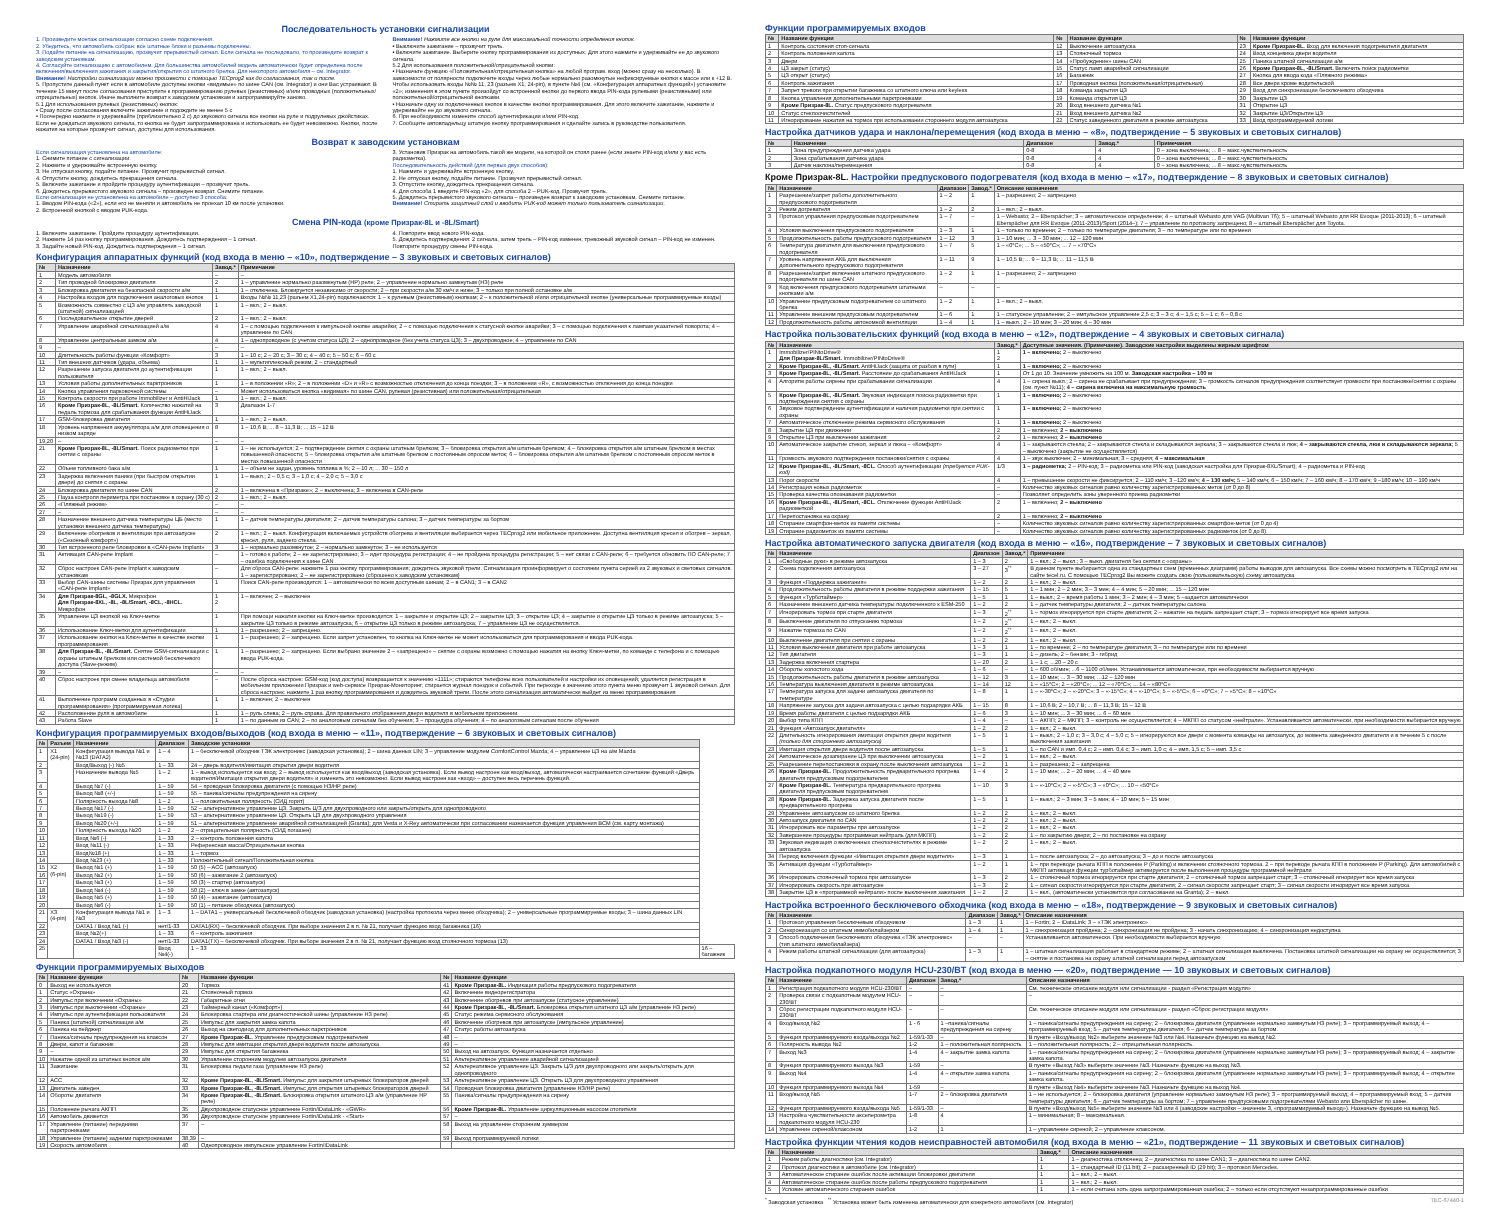Последовательность установки сигнализации
1. Произведите монтаж сигнализации согласно схеме подключения.
2. Убедитесь, что автомобиль собран: все штатные блоки и разъемы подключены.
3. Подайте питание на сигнализацию, прозвучит прерывистый сигнал. Если сигнала не последовало, то произведите возврат к заводским установкам.
4. Согласуйте сигнализацию с автомобилем. Для большинства автомобилей модель автоматически будет определена после включения/выключения зажигания и закрытия/открытия со штатного брелка. Для некоторого автомобиля – см. Integrator.
Внимание! Настройки сигнализации можно произвести с помощью TECprog2 как до согласования, так и после.
5. Пропустите данный пункт если в автомобиле доступны кнопки «видимые» по шине CAN (см. Integrator) и они Вас устраивают. В течение 15 минут после согласования приступите к программированию рулевых (резистивных) и/или проводных (положительных/отрицательных) кнопок. Иначе выполните возврат к заводским установкам и запрограммируйте заново.
5.1 Для использования рулевых (резистивных) кнопок:
• Сразу после согласования включите зажигание и подождите не менее 5 с
• Поочередно нажмите и удерживайте (приблизительно 2 с) до звукового сигнала все кнопки на руле и подрулевых джойстиках. Если не дождаться звукового сигнала, то кнопка не будет запрограммирована и использовать ее будет невозможно. Кнопки, после нажатия на которые прозвучит сигнал, доступны для использования.
Внимание! Нажмите все кнопки на руле для максимальной точности определения кнопок.
• Выключите зажигание – прозвучит трель.
• Включите зажигание. Выберите кнопку программирования из доступных. Для этого нажмите и удерживайте ее до звукового сигнала.
5.2 Для использования положительной/отрицательной кнопки:
• Назначьте функцию «Положительная/отрицательная кнопка» на любой програм. вход (можно сразу на несколько). В зависимости от полярности подключите входы через любые нормально разомкнутые нефиксируемые кнопки к массе или к +12 В. Чтобы использовать входы №№ 11, 23 (разъем X1, 24-pin), в пункте №4 (см. «Конфигурация аппаратных функций») установите «2»; изменения в этом пункте произойдут со встроенной кнопки до первого ввода PIN-кода рулевыми (резистивными) или положительной/отрицательной кнопками.
• Назначьте одну из подключенных кнопок в качестве кнопки программирования. Для этого включите зажигание, нажмите и удерживайте ее до звукового сигнала.
6. При необходимости измените способ аутентификации и/или PIN-код.
7. Сообщите автовладельцу штатную кнопку программирования и сделайте запись в руководстве пользователя.
Возврат к заводским установкам
Если сигнализация установлена на автомобиле:
1. Снимите питание с сигнализации.
2. Нажмите и удерживайте встроенную кнопку.
3. Не отпуская кнопку, подайте питание. Прозвучит прерывистый сигнал.
4. Отпустите кнопку, дождитесь прекращения сигнала.
5. Включите зажигание и пройдите процедуру аутентификации – прозвучит трель.
6. Дождитесь прерывистого звукового сигнала – произведен возврат. Снимите питание.
Если сигнализация не установлена на автомобиле – доступно 3 способа:
1. Вводом PIN-кода («2»), если его не меняли и автомобиль не проехал 10 км после установки.
2. Встроенной кнопкой с вводом PUK-кода.
3. Установив Призрак на автомобиль такой же модели, на которой он стоял ранее (если знаете PIN-код и/или у вас есть радиометка).
Последовательность действий (для первых двух способов):
1. Нажмите и удерживайте встроенную кнопку.
2. Не отпуская кнопку, подайте питание. Прозвучит прерывистый сигнал.
3. Отпустите кнопку, дождитесь прекращения сигнала.
4. Для способа 1 введите PIN-код «2», для способа 2 – PUK-код. Прозвучит трель.
5. Дождитесь прерывистого звукового сигнала – произведен возврат к заводским установкам. Снимите питание.
Внимание! Стирать защитный слой и вводить PUK-код может только пользователь сигнализации.
Смена PIN-кода (кроме Призрак-8L и -8L/Smart)
1. Включите зажигание. Пройдите процедуру аутентификации.
2. Нажмите 14 раз кнопку программирования. Дождитесь подтверждения – 1 сигнал.
3. Задайте новый PIN-код. Дождитесь подтверждения – 1 сигнал.
4. Повторите ввод нового PIN-кода.
5. Дождитесь подтверждения: 2 сигнала, затем трель – PIN-код изменен; тревожный звуковой сигнал – PIN-код не изменен. Повторите процедуру смены PIN-кода.
Конфигурация аппаратных функций (код входа в меню – «10», подтверждение – 3 звуковых и световых сигналов)
| № | Назначение | Завод.* | Примечание |
| --- | --- | --- | --- |
| 1 | Модель автомобиля | – | – |
| 2 | Тип проводной блокировки двигателя | 2 | 1 – управление нормально разомкнутым (НР) реле; 2 – управление нормально замкнутым (НЗ) реле |
| 3 | Блокировка двигателя на безопасной скорости а/м | 1 | 1 – отключена. Блокируется независимо от скорости; 2 – при скорости а/м 30 км/ч и ниже; 3 – только при полной остановке а/м |
| 4 | Настройка входов для подключения аналоговых кнопок | 1 | Входы №№ 11,23 (разъем X1,24-pin) подключаются: 1 – к рулевым (резистивным) кнопкам; 2 – к положительной и/или отрицательной кнопке (универсальные программируемые входы) |
| 5 | Возможность совместно с ЦЗ а/м управлять заводской (штатной) сигнализацией | 1 | 1 – вкл.; 2 – выкл. |
| 6 | Последовательное открытие дверей | 2 | 1 – вкл.; 2 – выкл. |
| 7 | Управление аварийной сигнализацией а/м | 4 | 1 – с помощью подключения к импульсной кнопке аварийки; 2 – с помощью подключения к статусной кнопке аварийки; 3 – с помощью подключения к лампам указателей поворота; 4 – управление по CAN |
| 8 | Управление центральным замком а/м | 4 | 1 – однопроводное (с учетом статуса ЦЗ); 2 – однопроводное (без учета статуса ЦЗ); 3 – двухпроводное; 4 – управление по CAN |
| 9 | – | – | – |
| 10 | Длительность работы функции «Комфорт» | 3 | 1 – 10 с; 2 – 20 с; 3 – 30 с; 4 – 40 с; 5 – 50 с; 6 – 60 с |
| 11 | Тип внешних датчиков (удара, объема) | 1 | 1 – мультиплексный режим; 2 – стандартный |
| 12 | Разрешение запуска двигателя до аутентификации пользователя | 1 | 1 – вкл.; 2 – выкл. |
| 13 | Условия работы дополнительных парктроников | 1 | 1 – в положении «R»; 2 – в положении «D» и «R» с возможностью отключения до конца поездки; 3 – в положении «R», с возможностью отключения до конца поездки |
| 14 | Кнопка управления парковочной системы | – | Может использоваться кнопка «видимая» по шине CAN, рулевая (резистивная) или положительная/отрицательная |
| 15 | Контроль скорости при работе Immobilizer и AntiHiJack | 1 | 1 – вкл.; 2 – выкл. |
| 16 | Кроме Призрак-8L, -8L/Smart. Количество нажатий на педаль тормоза для срабатывания функции AntiHiJack | 3 | Диапазон 1-7 |
| 17 | GSM-блокировка двигателя | 1 | 1 – вкл.; 2 – выкл. |
| 18 | Уровень напряжения аккумулятора а/м для оповещения о низком заряде | 8 | 1 – 10,6 В; ... 8 – 11,3 В; ... 15 – 12 В |
| 19,20 | – | – | – |
| 21 | Кроме Призрак-8L, -8L/Smart. Поиск радиометки при снятии с охраны | 1 | 1 – не используется; 2 – подтверждение снятия с охраны штатным брелком; 3 – блокировка открытия а/м штатным брелком; 4 – блокировка открытия а/м штатным брелком в местах повышенной опасности; 5 – блокировка открытия а/м штатным брелком с постоянным опросом меток; 6 – блокировка открытия а/м штатным брелком с постоянным опросом меток в местах повышенной опасности |
| 22 | Объем топливного бака а/м | 1 | 1 – объем не задан, уровень топлива в %; 2 – 10 л; ... 30 – 150 л |
| 23 | Задержка включения паники (при быстром открытии двери) до снятия с охраны | 1 | 1 – выкл.; 2 – 0,5 с; 3 – 1,0 с; 4 – 2,0 с; 5 – 3,0 с |
| 24 | Блокировка двигателя по шине CAN | 2 | 1 – включена в «Призраке»; 2 – выключена; 3 – включена в CAN-реле |
| 25 | Пауза контроля периметра при постановке в охрану (30 с) | 2 | 1 – вкл.; 2 – выкл. |
| 26 | «Пляжный режим» | – | – |
| 27 | – | – | – |
| 28 | Назначение внешнего датчика температуры ЦБ (место установки внешнего датчика температуры) | 1 | 1 – датчик температуры двигателя; 2 – датчик температуры салона; 3 – датчик температуры за бортом |
| 29 | Включение обогревов и вентиляции при автозапуске («Сезонный комфорт») | 2 | 1 – вкл.; 2 – выкл. Конфигурация включаемых устройств обогрева и вентиляции выбирается через TECprog2 или мобильное приложение. Доступна вентиляция кресел и обогрев – зеркал, кресел, руля, заднего стекла. |
| 30 | Тип встроенного реле блокировки в «CAN-реле Implant» | 3 | 1 – нормально разомкнутое; 2 – нормально замкнутое; 3 – не используется |
| 31 | Активация CAN-реле Implant | – | 1 – готово к работе; 2 – не зарегистрировано; 3 – идет процедура регистрации; 4 – не пройдена процедура регистрации; 5 – нет связи с CAN-реле; 6 – требуется обновить ПО CAN-реле; 7 – ошибка подключения к шине CAN |
| 32 | Сброс настроек CAN-реле Implant к заводским установкам | – | Для сброса CAN-реле: нажмите 1 раз кнопку программирования; дождитесь звуковой трели. Сигнализация проинформирует о состоянии пункта серией из 2 звуковых и световых сигналов. 1 – зарегистрировано; 2 – не зарегистрировано (сброшено к заводским установкам) |
| 33 | Выбор CAN-шины системы Призрак для управления «CAN-реле Implant» | 1 | Поиск CAN-реле производится: 1 – автоматически по всем доступным шинам; 2 – в CAN1; 3 – в CAN2 |
| 34 | Для Призрак-8GL, -8GLX. Микрофон Для Призрак-8XL, -8L, -8L/Smart, -8CL, -8HCL. Микрофон | 1 2 | 1 – включен; 2 – выключен |
| 35 | Управление ЦЗ кнопкой на Ключ-метке | 1 | При помощи нажатия кнопки на Ключ-метке производится: 1 – закрытие и открытие ЦЗ; 2 – закрытие ЦЗ; 3 – открытие ЦЗ; 4 – закрытие и открытие ЦЗ только в режиме автозапуска; 5 – закрытие ЦЗ только в режиме автозапуска; 6 – открытие ЦЗ только в режиме автозапуска; 7 – управление ЦЗ не осуществляется. |
| 36 | Использование Ключ-метки для аутентификации | 1 | 1 – разрешено; 2 – запрещено. |
| 37 | Использование кнопки на Ключ-метке в качестве кнопки программирования | 1 | 1 – разрешено; 2 – запрещено. Если запрет установлен, то кнопка на Ключ-метке не может использоваться для программирования и ввода PUK-кода. |
| 38 | Для Призрак-8L, -8L/Smart. Снятие GSM-сигнализации с охраны штатным брелком или системой бесключевого доступа (Slave-режим) | 1 | 1 – разрешено; 2 – запрещено. Если выбрано значение 2 – «запрещено» – снятие с охраны возможно с помощью нажатия на кнопку Ключ-метки, по команде с телефона и с помощью ввода PUK-кода. |
| 39 | – | – | – |
| 40 | Сброс настроек при смене владельца автомобиля | – | После сброса настроек: GSM-код (код доступа) возвращается к значению «1111»; стираются телефоны всех пользователей и настройки их оповещений; удаляется регистрация в мобильном приложении Призрак и web-сервисе Призрак-Мониторинг; стирается журнал поездок и событий. При переходе к значению этого пункта меню прозвучит 1 звуковой сигнал. Для сброса настроек: нажмите 1 раз кнопку программирования и дождитесь звуковой трели. После этого сигнализация автоматически выйдет из меню программирования |
| 41 | Выполнение программ созданных в «Студии программирования» (программируемая логика) | 1 | 1 – включен; 2 – выключен |
| 42 | Расположение руля в автомобиле | 1 | 1 – руль слева; 2 – руль справа. Для правильного отображения двери водителя в мобильном приложении |
| 43 | Работа Slave | 1 | 1 – по данным из CAN; 2 – по аналоговым сигналам без обучения; 3 – процедура обучения; 4 – по аналоговым сигналам после обучения |
Конфигурация программируемых входов/выходов (код входа в меню – «11», подтверждение – 6 звуковых и световых сигналов)
| № | Разъем | Назначение | Диапазон | Заводские установки | |
| --- | --- | --- | --- | --- | --- |
| 1 | X1 (24-pin) | Конфигурация вывода №1 и №13 (DATA2) | 1 – 4 | 1 – бесключевой обходчик ТЭК электроникс (заводская установка); 2 – шина данных LIN; 3 – управление модулем ComfortControl Mazda; 4 – управление ЦЗ на а/м Mazda | |
| 2 | | Вход/Выход (-) №5 | 1 – 33 | 24 – дверь водителя/имитация открытия двери водителя | |
| 3 | | Назначение вывода №5 | 1 – 2 | 1 – вывод используется как вход; 2 – вывод используется как вход/выход (заводская установка). Если вывод настроен как вход/выход, автоматически настраивается сочетание функций «Дверь водителя/Имитация открытия двери водителя» и изменить это невозможно. Если вывод настроен как «вход» – доступен весь перечень функций. | |
| 4 | | Выход №7 (-) | 1 – 59 | 54 – проводная блокировка двигателя (с помощью НЗ/НР реле) | |
| 5 | | Выход №8 (+/-) | 1 – 59 | 55 – паника/сигналы предупреждения на сирену | |
| 6 | | Полярность выхода №8 | 1 – 2 | 1 – положительная полярность (СИД горит) | |
| 7 | | Выход №17 (-) | 1 – 59 | 52 – альтернативное управление ЦЗ. Закрыть Ц/З для двухпроводного или закрыть/открыть для однопроводного | |
| 8 | | Выход №19 (-) | 1 – 59 | 53 – альтернативное управление ЦЗ. Открыть ЦЗ для двухпроводного управления | |
| 9 | | Выход №20 (+/-) | 1 – 59 | 51 – альтернативное управление аварийной сигнализацией (Granta); для Vesta и X-Rey автоматически при согласовании назначается функция управления BCM (см. карту монтажа) | |
| 10 | | Полярность выхода №20 | 1 – 2 | 2 – отрицательная полярность (СИД погашен) | |
| 11 | | Вход №6 (-) | 1 – 33 | 2 – контроль положения капота | |
| 12 | | Вход №11 (-) | 1 – 33 | Референсная масса/Отрицательная кнопка | |
| 13 | | Вход№18 (+) | 1 – 33 | 1 – тормоз | |
| 14 | | Вход №23 (+) | 1 – 33 | Положительный сигнал/Положительная кнопка | |
| 15 | X2 (6-pin) | Выход №1 (+) | 1 – 59 | 50 (5) – ACC (автозапуск) | |
| 16 | | Выход №2 (+) | 1 – 59 | 50 (6) – зажигание 2 (автозапуск) | |
| 17 | | Выход №3 (+) | 1 – 59 | 50 (3) – стартер (автозапуск) | |
| 18 | | Выход №4 (-) | 1 – 59 | 50 (2) – ключ в замке (автозапуск) | |
| 19 | | Выход №5 (+) | 1 – 59 | 50 (4) – зажигание (автозапуск) | |
| 20 | | Выход №6 (-) | 1 – 59 | 50 (1) – питание обходчика (автозапуск) | |
| 21 | X3 (4-pin) | Конфигурация вывода №1 и №3 | 1 – 3 | 1 – DATA1 – универсальный бесключевой обходчик (заводская установка) (настройка протокола через меню обходчика); 2 – универсальные программируемые входы; 3 – шина данных LIN | |
| 22 | | DATA1 / Вход №1 (-) | нет/1-33 | DATA1(RX) – бесключевой обходчик. При выборе значения 2 в п. № 21, получает функцию вход багажника (16) | |
| 23 | | Вход №2(+) | 1 – 33 | 6 – контроль зажигания | |
| 24 | | DATA1 / Вход №3 (-) | нет/1-33 | DATA1(TX) – бесключевой обходчик. При выборе значения 2 в п. № 21, получает функцию вход стояночного тормоза (13) | |
| 25 | | | Вход №4(-) | 1 – 33 | 16 – багажник |
Функции программируемых выходов
| № | Название функции | № | Название функции | № | Название функции |
| --- | --- | --- | --- | --- | --- |
| 0 | Выход не используется | 20 | Тормоз | 41 | Кроме Призрак-8L. Индикация работы предпускового подогревателя |
| 1 | Статус «Охрана» | 21 | Стояночный тормоз | 42 | Включение видеорегистратора |
| 2 | Импульс при включении «Охраны» | 22 | Габаритные огни | 43 | Включение обогревов при автозапуске (статусное управление) |
| 3 | Импульс при выключении «Охраны» | 23 | Таймерный канал («Комфорт») | 44 | Кроме Призрак-8L, -8L/Smart. Блокировка открытия штатного ЦЗ а/м (управление НЗ реле) |
| 4 | Импульс при аутентификации пользователя | 24 | Блокировка стартера или диагностической шины (управление НЗ реле) | 45 | Статус режима сервисного обслуживания |
| 5 | Паника (штатной) сигнализации а/м | 25 | Импульс для закрытия замка капота | 46 | Включение обогревов при автозапуске (импульсное управление) |
| 6 | Паника на пейджер | 26 | Выход на светодиод для дополнительных парктроников | 47 | Статус работы автозапуска |
| 7 | Паника/сигналы предупреждения на клаксон | 27 | Кроме Призрак-8L. Управление предпусковым подогревателем | 48 | – |
| 8 | Двери, капот и багажник | 28 | Импульс для имитации открытия двери водителя после автозапуска | 49 | – |
| 9 | – | 29 | Импульс для открытия багажника | 50 | Выход на автозапуск. Функция назначается отдельно |
| 10 | Нажатие одной из штатных кнопок а/м | 30 | Управление сторонним модулем автозапуска двигателя | 51 | Альтернативное управление аварийной сигнализацией |
| 11 | Зажигание | 31 | Блокировка педали газа (управление НЗ реле) | 52 | Альтернативное управление ЦЗ. Закрыть Ц/З для двухпроводного или закрыть/открыть для однопроводного |
| 12 | ACC | 32 | Кроме Призрак-8L, -8L/Smart. Импульс для закрытия штыревых блокираторов дверей | 53 | Альтернативное управление ЦЗ. Открыть ЦЗ для двухпроводного управления |
| 13 | Двигатель заведен | 33 | Кроме Призрак-8L, -8L/Smart. Импульс для открытия штыревых блокираторов дверей | 54 | Проводная блокировка двигателя (управление НЗ/НР реле) |
| 14 | Обороты двигателя | 34 | Кроме Призрак-8L, -8L/Smart. Блокировка открытия штатного ЦЗ а/м (управление НР реле) | 55 | Паника/сигналы предупреждения на сирену |
| 15 | Положение рычага АКПП | 35 | Двухпроводное статусное управление Fortin/iDataLink - «GWR» | 56 | Кроме Призрак-8L. Управление циркуляционным насосом отопителя |
| 16 | Автомобиль движется | 36 | Двухпроводное статусное управление Fortin/iDataLink - «Start» | 57 | – |
| 17 | Управление (питание) передними парктрониками | 37 | – | 58 | Выход на управление сторонним зуммером |
| 18 | Управление (питание) задними парктрониками | 38,39 | – | 59 | Выход программируемой логики |
| 19 | Скорость автомобиля | 40 | Однопроводное импульсное управление Fortin/iDataLink | | |
Функции программируемых входов
| № | Название функции | № | Название функции | № | Название функции |
| --- | --- | --- | --- | --- | --- |
| 1 | Контроль состояния стоп-сигнала | 12 | Выключение автозапуска | 23 | Кроме Призрак-8L. Вход для включения подогревателя двигателя |
| 2 | Контроль положения капота | 13 | Стояночный тормоз | 24 | Вход концевика двери водителя |
| 3 | Двери | 14 | «Пробуждение» шины CAN | 25 | Паника штатной сигнализации а/м |
| 4 | ЦЗ закрыт (статус) | 15 | Статус ламп аварийной сигнализации | 26 | Кроме Призрак-8L, -8L/Smart. Включить поиск радиометки |
| 5 | ЦЗ открыт (статус) | 16 | Багажник | 27 | Кнопка для ввода кода «Пляжного режима» |
| 6 | Контроль зажигания | 17 | Проводная кнопка (положительная/отрицательная) | 28 | Все двери кроме водительской |
| 7 | Запрет тревоги при открытии багажника со штатного ключа или keyless | 18 | Команда закрытия ЦЗ | 29 | Вход для синхронизации бесключевого обходчика |
| 8 | Кнопка управления дополнительными парктрониками | 19 | Команда открытия ЦЗ | 30 | Закрытие ЦЗ |
| 9 | Кроме Призрак-8L. Статус предпускового подогревателя | 20 | Вход внешнего датчика №1 | 31 | Открытие ЦЗ |
| 10 | Статус стеклоочистителей | 21 | Вход внешнего датчика №2 | 32 | Закрытие ЦЗ/Открытие ЦЗ |
| 11 | Игнорирование нажатия на тормоз при использовании стороннего модуля автозапуска | 22 | Статус заведенного двигателя в режиме автозапуска | 33 | Вход программируемой логики |
Настройка датчиков удара и наклона/перемещения (код входа в меню – «8», подтверждение – 5 звуковых и световых сигналов)
| № | Назначение | Диапазон | Завод.* | Примечания |
| --- | --- | --- | --- | --- |
| 1 | Зона предупреждения датчика удара | 0-8 | 4 | 0 – зона выключена; ... 8 – макс.чувствительность |
| 2 | Зона срабатывания датчика удара | 0-8 | 4 | 0 – зона выключена; ... 8 – макс.чувствительность |
| 3 | Датчик наклона/перемещения | 0-8 | 4 | 0 – зона выключена; ... 8 – макс.чувствительность |
Кроме Призрак-8L. Настройки предпускового подогревателя (код входа в меню – «17», подтверждение – 8 звуковых и световых сигналов)
| № | Назначение | Диапазон | Завод.* | Описание назначения |
| --- | --- | --- | --- | --- |
| 1 | Разрешение/запрет работы дополнительного предпускового подогревателя | 1 – 2 | 1 | 1 – разрешено; 2 – запрещено |
| 2 | Режим догревателя | 1 – 2 | 2 | 1 – вкл.; 2 – выкл. |
| 3 | Протокол управления предпусковым подогревателем | 1 – 7 | – | 1 – Webasto; 2 – Eberspächer; 3 – автоматическое определение; 4 – штатный Webasto для VAG (Multivan T6); 5 – штатный Webasto для RR Evoque (2011-2013); 6 – штатный Eberspächer для RR Evoque (2011-2013)/Sport (2014–); 7 – управление по протоколу запрещено; 8 – штатный Eberspächer для Toyota. |
| 4 | Условия выключения предпускового подогревателя | 1 – 3 | 1 | 1 – только по времени; 2 – только по температуре двигателя; 3 – по температуре или по времени |
| 5 | Продолжительность работы предпускового подогревателя | 1 – 12 | 3 | 1 – 10 мин; ... 3 – 30 мин; ... 12 – 120 мин |
| 6 | Температура двигателя для выключения предпускового подогревателя | 1 – 7 | 5 | 1 – «0°С»; ... 5 – «50°С»; ... 7 – «70°С» |
| 7 | Уровень напряжения АКБ для выключения дополнительного предпускового подогревателя | 1 – 11 | 9 | 1 – 10,5 В; ... 9 – 11,3 В; ... 11 – 11,5 В |
| 8 | Разрешение/запрет включения штатного предпускового подогревателя по шине CAN | 1 – 2 | 1 | 1 – разрешено; 2 – запрещено |
| 9 | Код включения предпускового подогревателя штатными кнопками а/м | – | – | – |
| 10 | Управление предпусковым подогревателем со штатного брелка | 1 – 2 | 1 | 1 – вкл.; 2 – выкл. |
| 11 | Управление внешним предпусковым подогревателем | 1 – 6 | 1 | 1 – статусное управление; 2 – импульсное управление 2,5 с; 3 – 3 с; 4 – 1,5 с; 5 – 1 с; 6 – 0,8 с |
| 12 | Продолжительность работы автономной вентиляции | 1 – 4 | 1 | 1 – выкл.; 2 – 10 мин; 3 – 20 мин; 4 – 30 мин |
Настройка пользовательских функций (код входа в меню – «12», подтверждение – 4 звуковых и световых сигнала)
| № | Назначение | Завод.* | Доступные значения. (Примечание). Заводские настройки выделены жирным шрифтом |
| --- | --- | --- | --- |
| 1 | Immobilizer/PINtoDrive® Для Призрак-8L/Smart. Immobilizer/PINtoDrive® | 1 2 | 1 – включено; 2 – выключено |
| 2 | Кроме Призрак-8L, -8L/Smart. AntiHiJack (защита от разбоя в пути) | 1 | 1 – включено; 2 – выключено |
| 3 | Кроме Призрак-8L, -8L/Smart. Расстояние до срабатывания AntiHiJack | 1 | От 1 до 10. Значение умножить на 100 м. Заводская настройка – 100 м |
| 4 | Алгоритм работы сирены при срабатывании сигнализации | 4 | 1 – сирена выкл.; 2 – сирена не срабатывает при предупреждении; 3 – громкость сигналов предупреждения соответствует громкости при постановке/снятии с охраны (см. пункт №11); 4 – сирена включена на максимальную громкость |
| 5 | Кроме Призрак-8L, -8L/Smart. Звуковая индикация поиска радиометки при подтверждении снятия с охраны | 1 | 1 – включено; 2 – выключено |
| 6 | Звуковое подтверждение аутентификации и наличия радиометки при снятии с охраны | 1 | 1 – включено; 2 – выключено |
| 7 | Автоматическое отключение режима сервисного обслуживания | 1 | 1 – включено; 2 – выключено |
| 8 | Закрытие ЦЗ при движении | 2 | 1 – включено; 2 – выключено |
| 9 | Открытие ЦЗ при выключении зажигания | 2 | 1 – включено; 2 – выключено |
| 10 | Автоматическое закрытие стекол, зеркал и люка – «Комфорт» | 4 | 1 – закрываются стекла; 2 – закрываются стекла и складываются зеркала; 3 – закрываются стекла и люк; 4 – закрываются стекла, люк и складываются зеркала; 5 – выключено (закрытие не осуществляется) |
| 11 | Громкость звукового подтверждения постановки/снятия с охраны | 4 | 1 – звук выключен; 2 – минимальная; 3 – средняя; 4 – максимальная |
| 12 | Кроме Призрак-8L, -8L/Smart, -8CL. Способ аутентификации (требуется PUK-код) | 1/3 | 1 – радиометка; 2 – PIN-код; 3 – радиометка или PIN-код (заводская настройка для Призрак-8XL/Smart); 4 – радиометка и PIN-код |
| 13 | Порог скорости | 4 | 1 – превышение скорости не фиксируется; 2 – 110 км/ч; 3 –120 км/ч; 4 – 130 км/ч; 5 – 140 км/ч; 6 – 150 км/ч; 7 – 160 км/ч; 8 – 170 км/ч; 9 –180 км/ч; 10 – 190 км/ч |
| 14 | Регистрация новых радиометок | – | Количество звуковых сигналов равно количеству зарегистрированных меток (от 0 до 8) |
| 15 | Проверка качества опознавания радиометки | – | Позволяет определить зоны уверенного приема радиометки |
| 16 | Кроме Призрак-8L, -8L/Smart, -8CL. Отключение функции AntiHiJack радиометкой | 2 | 1 – включено; 2 – выключено |
| 17 | Перепостановка на охрану | 2 | 1 – включено; 2 – выключено |
| 18 | Стирание смартфон-меток из памяти системы | – | Количество звуковых сигналов равно количеству зарегистрированных смартфон-меток (от 0 до 4) |
| 19 | Стирание радиометок из памяти системы | – | Количество звуковых сигналов равно количеству зарегистрированных радиометок (от 0 до 8) |
Настройка автоматического запуска двигателя (код входа в меню – «16», подтверждение – 7 звуковых и световых сигналов)
| № | Назначение | Диапазон | Завод.* | Примечание |
| --- | --- | --- | --- | --- |
| 1 | «Свободные руки» в режиме автозапуска | 1 – 3 | 2 | 1 – вкл.; 2 – выкл.; 3 – выкл. двигателя без снятия с «охраны» |
| 2 | Схема подключения автозапуска | 3 – 27 | 3<sup>**</sup> | В данном пункте выбирается одна из стандартных схем (временных диаграмм) работы выводов для автозапуска. Все схемы можно посмотреть в TECprog2 или на сайте tecel.ru. С помощью TECprog2 Вы можете создать свою (пользовательскую) схему автозапуска |
| 3 | Функция «Поддержка зажигания» | 1 – 2 | 2 | 1 – вкл.; 2 – выкл. |
| 4 | Продолжительность работы двигателя в режиме поддержки зажигания | 1 – 15 | 5 | 1 – 1 мин; 2 – 2 мин; 3 – 3 мин; 4 – 4 мин; 5 – 20 мин; ... 15 – 120 мин |
| 5 | Функция «Турботаймер» | 1 – 5 | 1 | 1 – выкл.; 2 – время работы 1 мин; 3 – 2 мин; 4 – 3 мин; 5 –задается автоматически |
| 6 | Назначение внешнего датчика температуры подключенного к ESM-250 | 1 – 2 | 2 | 1 – датчик температуры двигателя; 2 – датчик температуры салона |
| 7 | Игнорировать тормоз при старте двигателя | 1 – 3 | 2<sup>**</sup> | 1 – тормоз игнорируется при старте двигателя; 2 – нажатие на педаль запрещает старт; 3 – тормоз игнорирует все время запуска |
| 8 | Выключение двигателя по отпусканию тормоза | 1 – 2 | 2<sup>**</sup> | 1 – вкл.; 2 – выкл. |
| 9 | Нажатие тормоза по CAN | 1 – 2 | 2<sup>**</sup> | 1 – вкл.; 2 – выкл. |
| 10 | Выключение двигателя при снятии с охраны | 1 – 2 | 2 | 1 – вкл.; 2 – выкл. |
| 11 | Условия выключения двигателя при работе автозапуска | 1 – 3 | 1 | 1 – по времени; 2 – по температуре двигателя; 3 – по температуре или по времени |
| 12 | Тип двигателя | 1 – 3 | 1 | 1 – дизель; 2 – бензин; 3 - гибрид |
| 13 | Задержка включения стартера | 1 – 20 | 2 | 1 – 1 с; ...20 – 20 с |
| 14 | Обороты холостого хода | 1 – 6 | – | 1 – 600 об/мин; ...6 – 1100 об/мин. Устанавливается автоматически, при необходимости выбирается вручную |
| 15 | Продолжительность работы двигателя в режиме автозапуска | 1 – 12 | 3 | 1 – 10 мин; ... 3 – 30 мин; ...12 – 120 мин |
| 16 | Температура выключения двигателя в режиме автозапуска | 1 – 14 | 12 | 1 – «15°С»; 2 – «20°С»; ... 12 – «70°С»; ... 14 – «80°С» |
| 17 | Температура запуска для задачи автозапуска двигателя по температуре | 1 – 8 | 1 | 1 – «-30°С»; 2 – «-20°С»; 3 – «-15°С»; 4 – «-10°С»; 5 – «-5°С»; 6 – «0°С»; 7 – «5°С»; 8 – «10°С» |
| 18 | Напряжение запуска для задачи автозапуска с целью подзарядки АКБ | 1 – 15 | 8 | 1 – 10,6 В; 2 – 10,7 В; ... 8 – 11,3 В; 15 – 12 В |
| 19 | Время работы двигателя с целью подзарядки АКБ | 1 – 6 | 3 | 1 – 10 мин; ... 3 – 30 мин; ... 6 – 60 мин |
| 20 | Выбор типа КПП | 1 – 4 | – | 1 – АКПП; 2 – МКПП; 3 – контроль не осуществляется; 4 – МКПП со статусом «нейтрали». Устанавливается автоматически, при необходимости выбирается вручную |
| 21 | Функция «Автозапуск двигателя» | 1 – 2 | 2 | 1 – вкл.; 2 – выкл. |
| 22 | Длительность игнорирования имитации открытия двери водителя (только для стороннего автозапуска) | 1 – 5 | 1 | 1 – выкл.; 2 – 1,0 с; 3 – 3,0 с; 4 – 5,0 с; 5 – игнорируются все двери с момента команды на автозапуск, до момента заведенного двигателя и в течение 5 с после выключения зажигания |
| 23 | Имитация открытия двери водителя после автозапуска | 1 – 5 | 1 | 1 – по CAN и имп. 0,4 с; 2 – имп. 0,4 с; 3 – имп. 1,0 с; 4 – имп. 1,5 с; 5 – имп. 3,5 с |
| 24 | Автоматическое дозапирание ЦЗ при выключении автозапуска | 1 – 2 | 1 | 1 – вкл.; 2 – выкл. |
| 25 | Разрешение перепостановки в охрану после выключения автозапуска | 1 – 2 | 1 | 1 – разрешена; 2 – запрещена |
| 26 | Кроме Призрак-8L. Продолжительность предварительного прогрева двигателя предпусковым подогревателем | 1 – 4 | 2 | 1 – 10 мин; ... 2 – 20 мин; ... 4 – 40 мин |
| 27 | Кроме Призрак-8L. Температура предварительного прогрева двигателя предпусковым подогревателем | 1 – 10 | 3 | 1 – «-10°С»; 2 – «-5°С»; 3 – «0°С»; ... 10 – «50°С» |
| 28 | Кроме Призрак-8L. Задержка запуска двигателя после предварительного прогрева | 1 – 5 | 1 | 1 – выкл.; 2 – 3 мин; 3 – 5 мин; 4 – 10 мин; 5 – 15 мин |
| 29 | Управление автозапуском со штатного брелка | 1 – 2 | 2 | 1 – вкл.; 2 – выкл. |
| 30 | Автозапуск двигателя по CAN | 1 – 2 | 2 | 1 – вкл.; 2 – выкл. |
| 31 | Игнорировать все параметры при автозапуске | 1 – 2 | 2 | 1 – вкл.; 2 – выкл. |
| 32 | Завершение процедуры программная нейтраль (для МКПП) | 1 – 2 | 2 | 1 – по закрытию двери; 2 – по постановке на охрану |
| 33 | Звуковая индикация о включенных стеклоочистителях в режиме автозапуска | 1 – 2 | 2 | 1 – вкл.; 2 – выкл. |
| 34 | Период включения функции «Имитация открытия двери водителя» | 1 – 3 | 1 | 1 – после автозапуска; 2 – до автозапуска; 3 – до и после автозапуска |
| 35 | Активация функции «Турботаймер» | 1 – 2 | 1 | 1 – при переводе рычага КПП в положение P (Parking) и включении стояночного тормоза. 2 – при переводе рычага КПП в положение P (Parking). Для автомобилей с МКПП активация функции турботаймер активируется после выполнения процедуры программной нейтрали |
| 36 | Игнорировать стояночный тормоз при автозапуске | 1 – 3 | 2 | 1 – стояночный тормоз игнорируется при старте двигателя; 2 – стояночный тормоз запрещает старт; 3 – стояночный игнорирует все время запуска |
| 37 | Игнорировать скорость при автозапуске | 1 – 3 | 2 | 1 – сигнал скорости игнорируется при старте двигателя; 2 – сигнал скорости запрещает старт; 3 – сигнал скорости игнорирует все время запуска |
| 38 | Закрытие ЦЗ в «программной нейтрали» после выключения зажигания | 1 – 2 | 2 | 1 – вкл., (автоматически установится при согласовании на Granta); 2 – выкл. |
Настройка встроенного бесключевого обходчика (код входа в меню – «18», подтверждение – 9 звуковых и световых сигналов)
| № | Назначение | Диапазон | Завод.* | Описание назначения |
| --- | --- | --- | --- | --- |
| 1 | Протокол управления бесключевым обходчиком | 1 – 3 | 1 | 1 – Fortin; 2 – iDataLink; 3 – «ТЭК электроникс» |
| 2 | Синхронизация со штатным иммобилайзером | 1 – 4 | 1 | 1 – синхронизация пройдена; 2 – синхронизация не пройдена; 3 - начать синхронизацию; 4 – синхронизация недоступна |
| 3 | Способ подключения бесключевого обходчика «ТЭК электроникс» (тип штатного иммобилайзера) | – | – | Устанавливается автоматически. При необходимости выбирается вручную |
| 4 | Режим работы штатной сигнализации (для автозапуска) | 1 – 3 | 1 | 1 – штатная сигнализация работает в стандартном режиме; 2 – штатная сигнализация выключена. Постановка штатной сигнализации на охрану не осуществляется; 3 – снятие и постановка на охрану штатной сигнализации перед автозапуском |
Настройка подкапотного модуля HCU-230/BT (код входа в меню — «20», подтверждение — 10 звуковых и световых сигналов)
| № | Назначение | Диапазон | Завод.* | Описание назначения |
| --- | --- | --- | --- | --- |
| 1 | Регистрация подкапотного модуля HCU-230/BT | – | – | См. техническое описание модуля или сигнализации - раздел «Регистрация модуля» |
| 2 | Проверка связи с подкапотным модулем HCU-230/BT | – | – | – |
| 3 | Сброс регистрации подкапотного модуля HCU-230/BT | – | – | См. техническое описание модуля или сигнализации - раздел «Сброс регистрации модуля» |
| 4 | Вход/выход №2 | 1 - 6 | 1 –паника/сигналы предупреждения на сирену | 1 – паника/сигналы предупреждения на сирену; 2 – блокировка двигателя (управление нормально замкнутым НЗ реле); 3 – программируемый выход; 4 – программируемый вход; 5 – датчик температуры двигателя; 6 – датчик температуры за бортом. |
| 5 | Функция программируемого входа/выхода №2 | 1-59/1-33 | – | В пункте «Вход/выход №2» выберите значение №3 или №4. Назначьте функцию на вывод №2. |
| 6 | Полярность вывода №2 | 1-2 | 1 – положительная полярность | 1 – положительная полярность; 2 – отрицательная полярность. |
| 7 | Выход №3 | 1-4 | 4 – закрытие замка капота | 1 – паника/сигналы предупреждения на сирену; 2 – блокировка двигателя (управление нормально замкнутым НЗ реле); 3 – программируемый выход; 4 – закрытие замка капота. |
| 8 | Функция программируемого выхода №3 | 1-59 | – | В пункте «Выход №3» выберите значение №3. Назначьте функцию на выход №3. |
| 9 | Выход №4 | 1-4 | 4 – открытие замка капота | 1 – паника/сигналы предупреждения на сирену; 2 – блокировка двигателя (управление нормально замкнутым НЗ реле); 3 – программируемый выход; 4 – открытие замка капота. |
| 10 | Функция программируемого выхода №4 | 1-59 | – | В пункте «Выход №4» выберите значение №3. Назначьте функцию на выход №4. |
| 11 | Вход/выход №5 | 1-7 | 2 – блокировка двигателя | 1 – не используется; 2 – блокировка двигателя (управление нормально замкнутым НЗ реле); 3 – программируемый выход; 4 – программируемый вход; 5 – датчик температуры двигателя; 6 – датчик температуры за бортом; 7 – управление предпусковыми подогревателями Webasto или Eberspächer по шине. |
| 12 | Функция программируемого входа/выхода №5 | 1-59/1-33 | – | В пункте «Вход/выход №5» выберите значение №3 или 4 (заводские настройки – значение 3, «программируемый выход»). Назначьте функцию на вывод №5. |
| 13 | Настройка чувствительности акселерометра подкапотного модуля HCU-230 | 1-8 | 4 | 1 – минимальная; 8 – максимальная. |
| 14 | Управление сиреной/клаксоном | 1-2 | 1 | 1 – управление сиреной; 2 – управление клаксоном. |
Настройка функции чтения кодов неисправностей автомобиля (код входа в меню – «21», подтверждение – 11 звуковых и световых сигналов)
| № | Назначение | Завод.* | Описание назначения |
| --- | --- | --- | --- |
| 1 | Режим работы диагностики (см. Integrator) | 1 | 1 – диагностика отключена; 2 – диагностика по шине CAN1; 3 – диагностика по шине CAN2. |
| 2 | Протокол диагностики в автомобиле (см. Integrator) | 1 | 1 – стандартный ID (11 bit); 2 – расширенный ID (29 bit); 3 – протокол Mercedes. |
| 3 | Автоматическое стирание ошибок после активации блокировки двигателя | 1 | 1 – вкл.; 2 – выкл. |
| 4 | Автоматическое стирание ошибок после работы предпускового подогревателя | 1 | 1 – вкл.; 2 – выкл. |
| 5 | Условие автоматического стирания ошибок | 1 | 1 – если считана хоть одна запрограммированная ошибка; 2 – только если отсутствуют незапрограммированные ошибки |
<sup>*</sup> Заводская установка <sup>**</sup> Установка может быть изменена автоматически для конкретного автомобиля (см. Integrator) TEC-67440-1